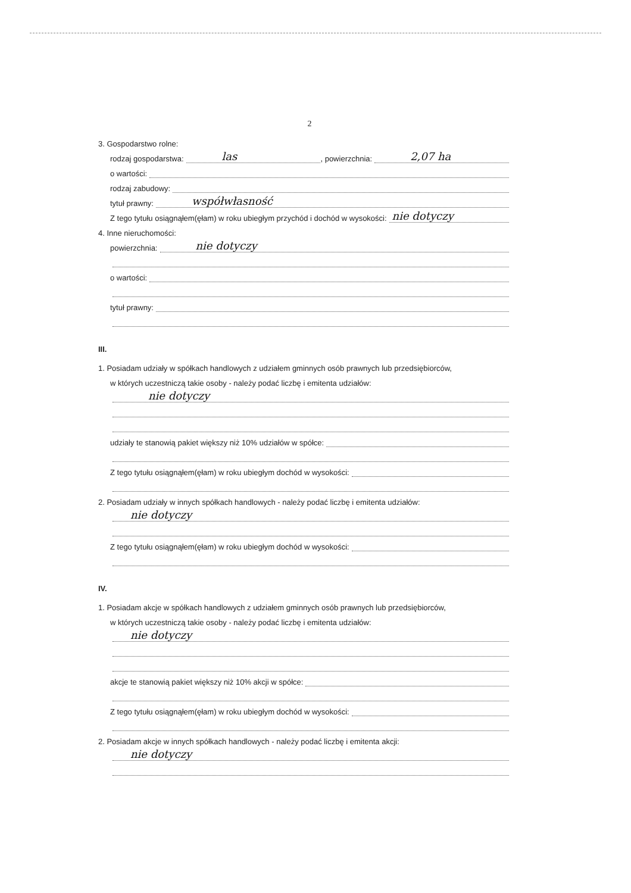2
3. Gospodarstwo rolne:
rodzaj gospodarstwa:
las
, powierzchnia:
2,07 ha
o wartości:
rodzaj zabudowy:
tytuł prawny:
współwłasność
Z tego tytułu osiągnąłem(ęłam) w roku ubiegłym przychód i dochód w wysokości:
nie dotyczy
4. Inne nieruchomości:
powierzchnia:
nie dotyczy
o wartości:
tytuł prawny:
III.
1. Posiadam udziały w spółkach handlowych z udziałem gminnych osób prawnych lub przedsiębiorców,
w których uczestniczą takie osoby - należy podać liczbę i emitenta udziałów:
nie dotyczy
udziały te stanowią pakiet większy niż 10% udziałów w spółce:
Z tego tytułu osiągnąłem(ęłam) w roku ubiegłym dochód w wysokości:
2. Posiadam udziały w innych spółkach handlowych - należy podać liczbę i emitenta udziałów:
nie dotyczy
Z tego tytułu osiągnąłem(ęłam) w roku ubiegłym dochód w wysokości:
IV.
1. Posiadam akcje w spółkach handlowych z udziałem gminnych osób prawnych lub przedsiębiorców,
w których uczestniczą takie osoby - należy podać liczbę i emitenta udziałów:
nie dotyczy
akcje te stanowią pakiet większy niż 10% akcji w spółce:
Z tego tytułu osiągnąłem(ęłam) w roku ubiegłym dochód w wysokości:
2. Posiadam akcje w innych spółkach handlowych - należy podać liczbę i emitenta akcji:
nie dotyczy